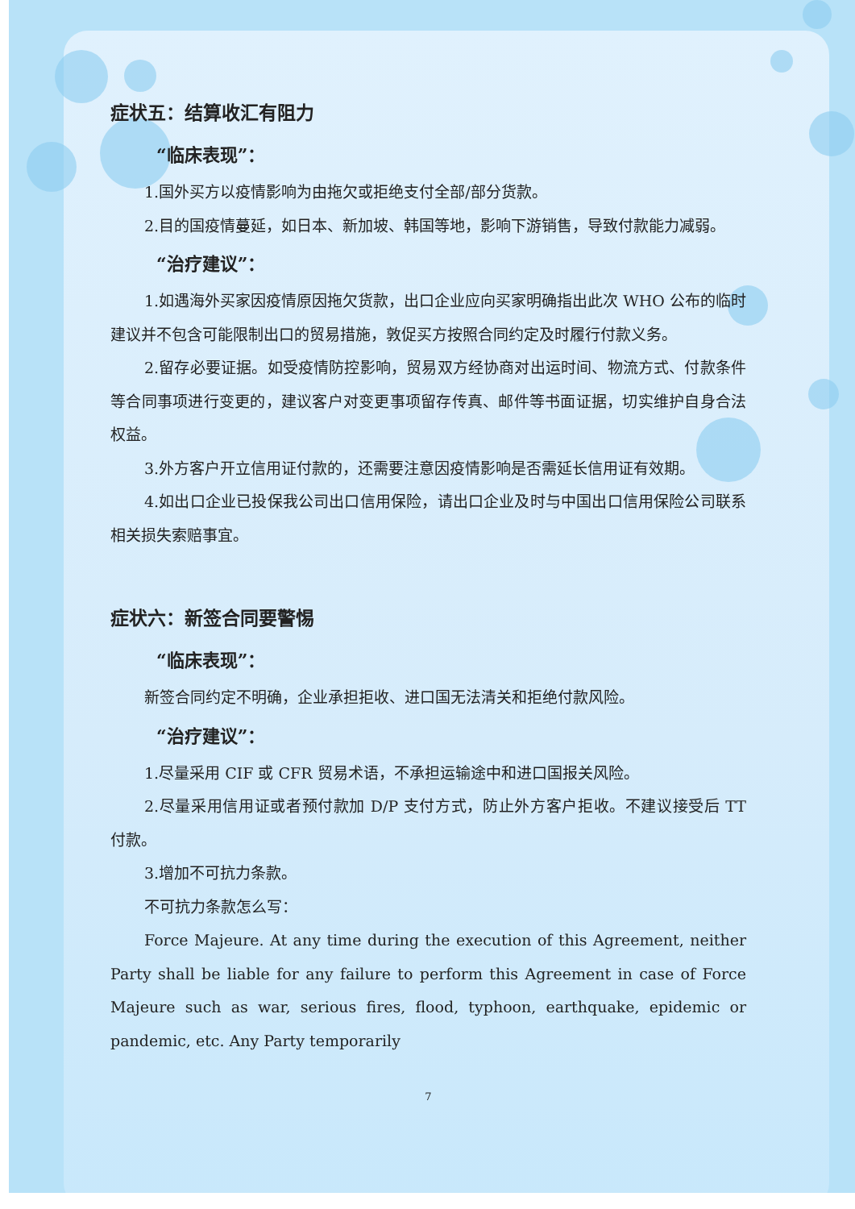症状五：结算收汇有阻力
“临床表现”：
1.国外买方以疫情影响为由拖欠或拒绝支付全部/部分货款。
2.目的国疫情蔓延，如日本、新加坡、韩国等地，影响下游销售，导致付款能力减弱。
“治疗建议”：
1.如遇海外买家因疫情原因拖欠货款，出口企业应向买家明确指出此次 WHO 公布的临时建议并不包含可能限制出口的贸易措施，敦促买方按照合同约定及时履行付款义务。
2.留存必要证据。如受疫情防控影响，贸易双方经协商对出运时间、物流方式、付款条件等合同事项进行变更的，建议客户对变更事项留存传真、邮件等书面证据，切实维护自身合法权益。
3.外方客户开立信用证付款的，还需要注意因疫情影响是否需延长信用证有效期。
4.如出口企业已投保我公司出口信用保险，请出口企业及时与中国出口信用保险公司联系相关损失索赔事宜。
症状六：新签合同要警惕
“临床表现”：
新签合同约定不明确，企业承担拒收、进口国无法清关和拒绝付款风险。
“治疗建议”：
1.尽量采用 CIF 或 CFR 贸易术语，不承担运输途中和进口国报关风险。
2.尽量采用信用证或者预付款加 D/P 支付方式，防止外方客户拒收。不建议接受后 TT 付款。
3.增加不可抗力条款。
不可抗力条款怎么写：
Force Majeure. At any time during the execution of this Agreement, neither Party shall be liable for any failure to perform this Agreement in case of Force Majeure such as war, serious fires, flood, typhoon, earthquake, epidemic or pandemic, etc. Any Party temporarily
7